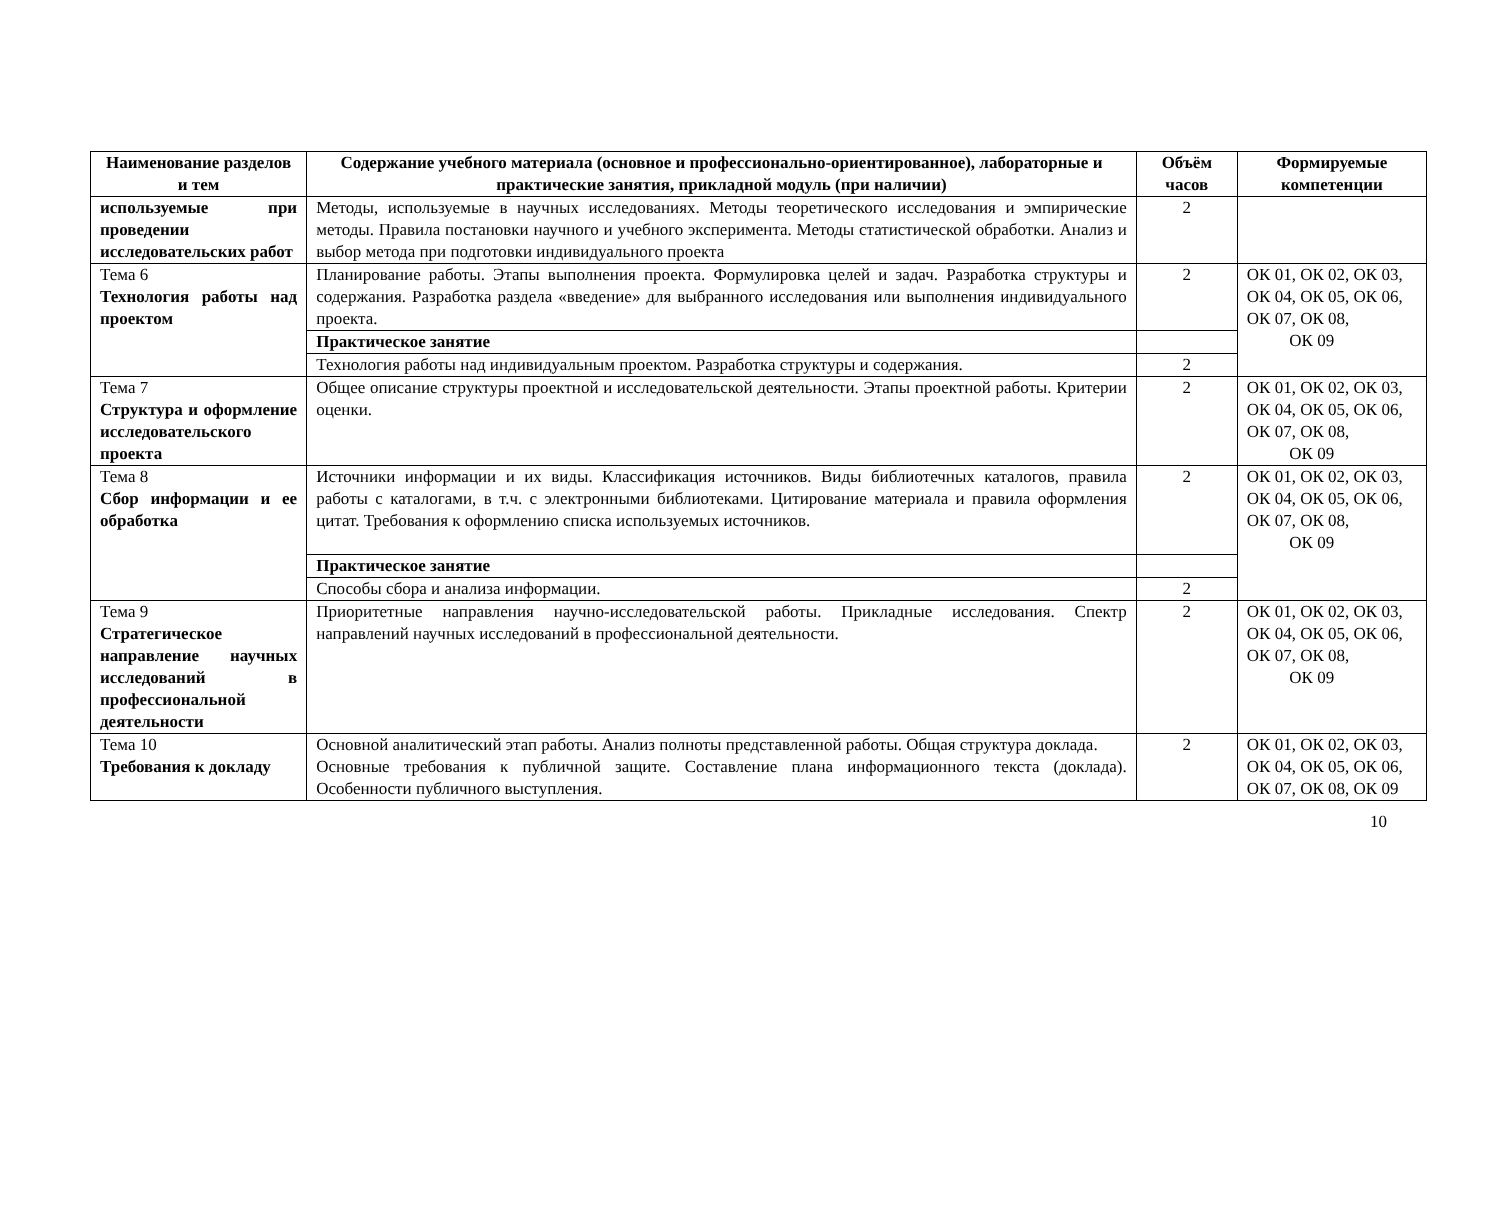| Наименование разделов и тем | Содержание учебного материала (основное и профессионально-ориентированное), лабораторные и практические занятия, прикладной модуль (при наличии) | Объём часов | Формируемые компетенции |
| --- | --- | --- | --- |
| используемые при проведении исследовательских работ | Методы, используемые в научных исследованиях. Методы теоретического исследования и эмпирические методы. Правила постановки научного и учебного эксперимента. Методы статистической обработки. Анализ и выбор метода при подготовки индивидуального проекта | 2 | |
| Тема 6 Технология работы над проектом | Планирование работы. Этапы выполнения проекта. Формулировка целей и задач. Разработка структуры и содержания. Разработка раздела «введение» для выбранного исследования или выполнения индивидуального проекта. | 2 | ОК 01, ОК 02, ОК 03, ОК 04, ОК 05, ОК 06, ОК 07, ОК 08, ОК 09 |
| | Практическое занятие | | |
| | Технология работы над индивидуальным проектом. Разработка структуры и содержания. | 2 | |
| Тема 7 Структура и оформление исследовательского проекта | Общее описание структуры проектной и исследовательской деятельности. Этапы проектной работы. Критерии оценки. | 2 | ОК 01, ОК 02, ОК 03, ОК 04, ОК 05, ОК 06, ОК 07, ОК 08, ОК 09 |
| Тема 8 Сбор информации и ее обработка | Источники информации и их виды. Классификация источников. Виды библиотечных каталогов, правила работы с каталогами, в т.ч. с электронными библиотеками. Цитирование материала и правила оформления цитат. Требования к оформлению списка используемых источников. | 2 | ОК 01, ОК 02, ОК 03, ОК 04, ОК 05, ОК 06, ОК 07, ОК 08, ОК 09 |
| | Практическое занятие | | |
| | Способы сбора и анализа информации. | 2 | |
| Тема 9 Стратегическое направление научных исследований в профессиональной деятельности | Приоритетные направления научно-исследовательской работы. Прикладные исследования. Спектр направлений научных исследований в профессиональной деятельности. | 2 | ОК 01, ОК 02, ОК 03, ОК 04, ОК 05, ОК 06, ОК 07, ОК 08, ОК 09 |
| Тема 10 Требования к докладу | Основной аналитический этап работы. Анализ полноты представленной работы. Общая структура доклада. Основные требования к публичной защите. Составление плана информационного текста (доклада). Особенности публичного выступления. | 2 | ОК 01, ОК 02, ОК 03, ОК 04, ОК 05, ОК 06, ОК 07, ОК 08, ОК 09 |
10